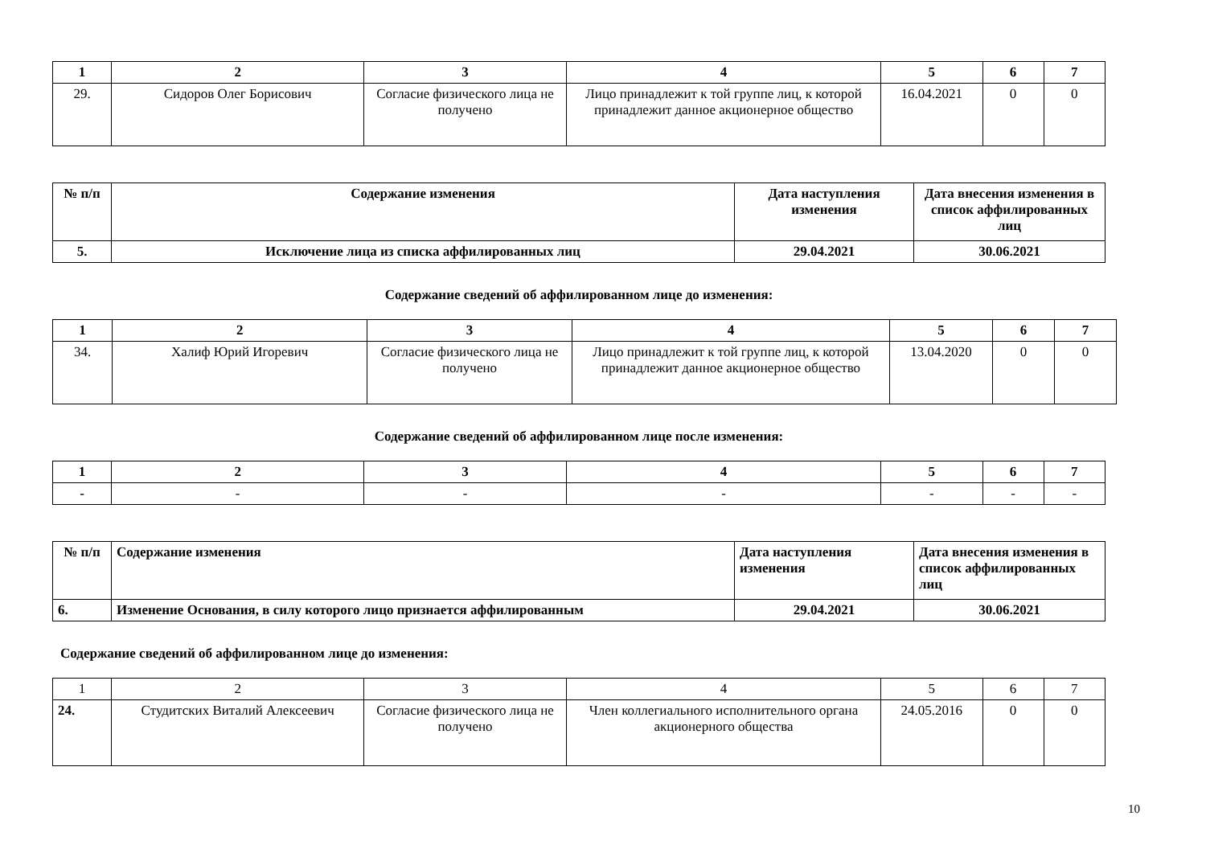| 1 | 2 | 3 | 4 | 5 | 6 | 7 |
| --- | --- | --- | --- | --- | --- | --- |
| 29. | Сидоров Олег Борисович | Согласие физического лица не получено | Лицо принадлежит к той группе лиц, к которой принадлежит данное акционерное общество | 16.04.2021 | 0 | 0 |
| № п/п | Содержание изменения | Дата наступления изменения | Дата внесения изменения в список аффилированных лиц |
| --- | --- | --- | --- |
| 5. | Исключение лица из списка аффилированных лиц | 29.04.2021 | 30.06.2021 |
Содержание сведений об аффилированном лице до изменения:
| 1 | 2 | 3 | 4 | 5 | 6 | 7 |
| --- | --- | --- | --- | --- | --- | --- |
| 34. | Халиф Юрий Игоревич | Согласие физического лица не получено | Лицо принадлежит к той группе лиц, к которой принадлежит данное акционерное общество | 13.04.2020 | 0 | 0 |
Содержание сведений об аффилированном лице после изменения:
| 1 | 2 | 3 | 4 | 5 | 6 | 7 |
| --- | --- | --- | --- | --- | --- | --- |
| - | - | - | - | - | - | - |
| № п/п | Содержание изменения | Дата наступления изменения | Дата внесения изменения в список аффилированных лиц |
| --- | --- | --- | --- |
| 6. | Изменение Основания, в силу которого лицо признается аффилированным | 29.04.2021 | 30.06.2021 |
Содержание сведений об аффилированном лице до изменения:
| 1 | 2 | 3 | 4 | 5 | 6 | 7 |
| 24. | Студитских Виталий Алексеевич | Согласие физического лица не получено | Член коллегиального исполнительного органа акционерного общества | 24.05.2016 | 0 | 0 |
10